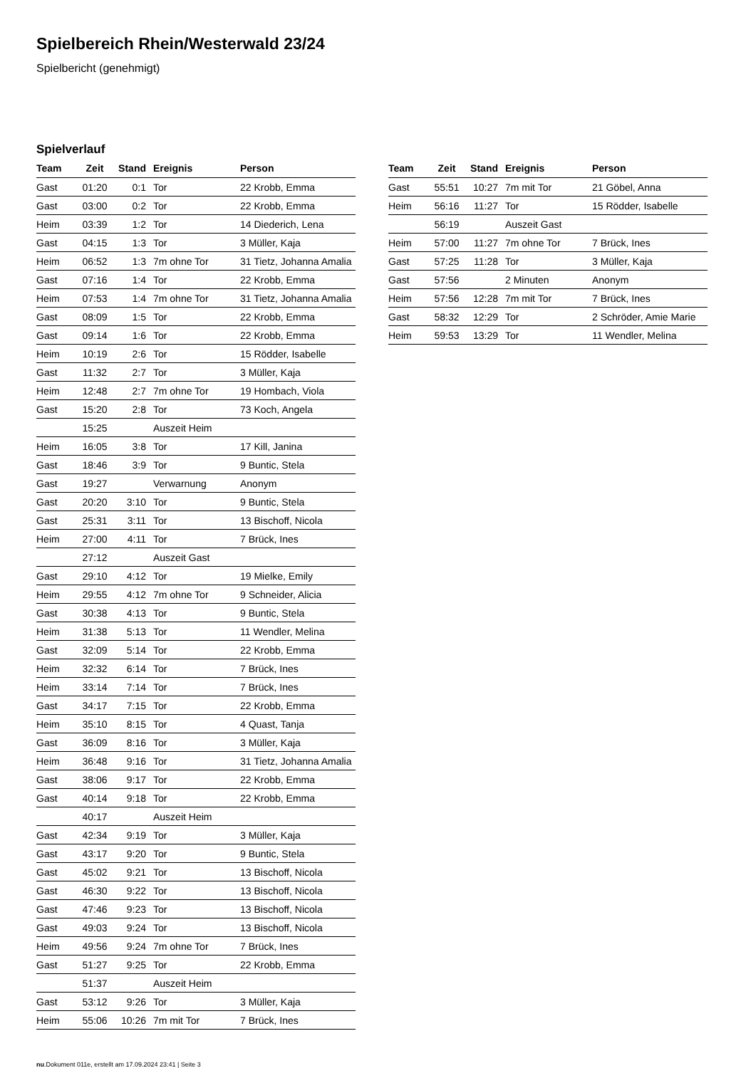Spielbereich Rhein/Westerwald 23/24
Spielbericht (genehmigt)
Spielverlauf
| Team | Zeit | Stand | Ereignis | Person |
| --- | --- | --- | --- | --- |
| Gast | 01:20 | 0:1 | Tor | 22 Krobb, Emma |
| Gast | 03:00 | 0:2 | Tor | 22 Krobb, Emma |
| Heim | 03:39 | 1:2 | Tor | 14 Diederich, Lena |
| Gast | 04:15 | 1:3 | Tor | 3 Müller, Kaja |
| Heim | 06:52 | 1:3 | 7m ohne Tor | 31 Tietz, Johanna Amalia |
| Gast | 07:16 | 1:4 | Tor | 22 Krobb, Emma |
| Heim | 07:53 | 1:4 | 7m ohne Tor | 31 Tietz, Johanna Amalia |
| Gast | 08:09 | 1:5 | Tor | 22 Krobb, Emma |
| Gast | 09:14 | 1:6 | Tor | 22 Krobb, Emma |
| Heim | 10:19 | 2:6 | Tor | 15 Rödder, Isabelle |
| Gast | 11:32 | 2:7 | Tor | 3 Müller, Kaja |
| Heim | 12:48 | 2:7 | 7m ohne Tor | 19 Hombach, Viola |
| Gast | 15:20 | 2:8 | Tor | 73 Koch, Angela |
| | 15:25 | | Auszeit Heim | |
| Heim | 16:05 | 3:8 | Tor | 17 Kill, Janina |
| Gast | 18:46 | 3:9 | Tor | 9 Buntic, Stela |
| Gast | 19:27 | | Verwarnung | Anonym |
| Gast | 20:20 | 3:10 | Tor | 9 Buntic, Stela |
| Gast | 25:31 | 3:11 | Tor | 13 Bischoff, Nicola |
| Heim | 27:00 | 4:11 | Tor | 7 Brück, Ines |
| | 27:12 | | Auszeit Gast | |
| Gast | 29:10 | 4:12 | Tor | 19 Mielke, Emily |
| Heim | 29:55 | 4:12 | 7m ohne Tor | 9 Schneider, Alicia |
| Gast | 30:38 | 4:13 | Tor | 9 Buntic, Stela |
| Heim | 31:38 | 5:13 | Tor | 11 Wendler, Melina |
| Gast | 32:09 | 5:14 | Tor | 22 Krobb, Emma |
| Heim | 32:32 | 6:14 | Tor | 7 Brück, Ines |
| Heim | 33:14 | 7:14 | Tor | 7 Brück, Ines |
| Gast | 34:17 | 7:15 | Tor | 22 Krobb, Emma |
| Heim | 35:10 | 8:15 | Tor | 4 Quast, Tanja |
| Gast | 36:09 | 8:16 | Tor | 3 Müller, Kaja |
| Heim | 36:48 | 9:16 | Tor | 31 Tietz, Johanna Amalia |
| Gast | 38:06 | 9:17 | Tor | 22 Krobb, Emma |
| Gast | 40:14 | 9:18 | Tor | 22 Krobb, Emma |
| | 40:17 | | Auszeit Heim | |
| Gast | 42:34 | 9:19 | Tor | 3 Müller, Kaja |
| Gast | 43:17 | 9:20 | Tor | 9 Buntic, Stela |
| Gast | 45:02 | 9:21 | Tor | 13 Bischoff, Nicola |
| Gast | 46:30 | 9:22 | Tor | 13 Bischoff, Nicola |
| Gast | 47:46 | 9:23 | Tor | 13 Bischoff, Nicola |
| Gast | 49:03 | 9:24 | Tor | 13 Bischoff, Nicola |
| Heim | 49:56 | 9:24 | 7m ohne Tor | 7 Brück, Ines |
| Gast | 51:27 | 9:25 | Tor | 22 Krobb, Emma |
| | 51:37 | | Auszeit Heim | |
| Gast | 53:12 | 9:26 | Tor | 3 Müller, Kaja |
| Heim | 55:06 | 10:26 | 7m mit Tor | 7 Brück, Ines |
| Team | Zeit | Stand | Ereignis | Person |
| --- | --- | --- | --- | --- |
| Gast | 55:51 | 10:27 | 7m mit Tor | 21 Göbel, Anna |
| Heim | 56:16 | 11:27 | Tor | 15 Rödder, Isabelle |
| | 56:19 | | Auszeit Gast | |
| Heim | 57:00 | 11:27 | 7m ohne Tor | 7 Brück, Ines |
| Gast | 57:25 | 11:28 | Tor | 3 Müller, Kaja |
| Gast | 57:56 | | 2 Minuten | Anonym |
| Heim | 57:56 | 12:28 | 7m mit Tor | 7 Brück, Ines |
| Gast | 58:32 | 12:29 | Tor | 2 Schröder, Amie Marie |
| Heim | 59:53 | 13:29 | Tor | 11 Wendler, Melina |
nu.Dokument 011e, erstellt am 17.09.2024 23:41 | Seite 3